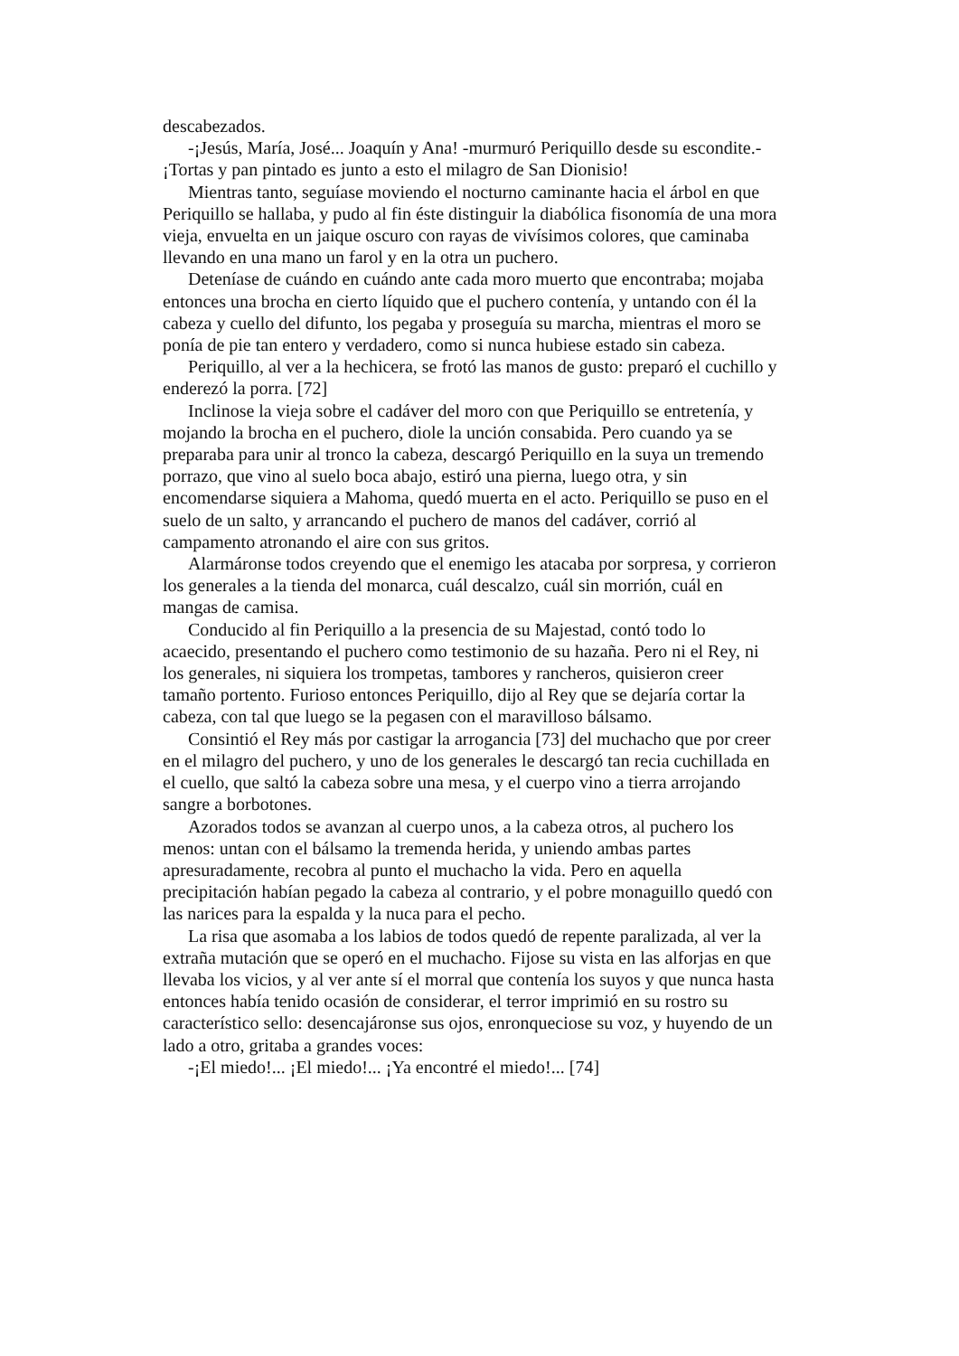descabezados.
-¡Jesús, María, José... Joaquín y Ana! -murmuró Periquillo desde su escondite.- ¡Tortas y pan pintado es junto a esto el milagro de San Dionisio!
Mientras tanto, seguíase moviendo el nocturno caminante hacia el árbol en que Periquillo se hallaba, y pudo al fin éste distinguir la diabólica fisonomía de una mora vieja, envuelta en un jaique oscuro con rayas de vivísimos colores, que caminaba llevando en una mano un farol y en la otra un puchero.
Deteníase de cuándo en cuándo ante cada moro muerto que encontraba; mojaba entonces una brocha en cierto líquido que el puchero contenía, y untando con él la cabeza y cuello del difunto, los pegaba y proseguía su marcha, mientras el moro se ponía de pie tan entero y verdadero, como si nunca hubiese estado sin cabeza.
Periquillo, al ver a la hechicera, se frotó las manos de gusto: preparó el cuchillo y enderezó la porra. [72]
Inclinose la vieja sobre el cadáver del moro con que Periquillo se entretenía, y mojando la brocha en el puchero, diole la unción consabida. Pero cuando ya se preparaba para unir al tronco la cabeza, descargó Periquillo en la suya un tremendo porrazo, que vino al suelo boca abajo, estiró una pierna, luego otra, y sin encomendarse siquiera a Mahoma, quedó muerta en el acto. Periquillo se puso en el suelo de un salto, y arrancando el puchero de manos del cadáver, corrió al campamento atronando el aire con sus gritos.
Alarmáronse todos creyendo que el enemigo les atacaba por sorpresa, y corrieron los generales a la tienda del monarca, cuál descalzo, cuál sin morrión, cuál en mangas de camisa.
Conducido al fin Periquillo a la presencia de su Majestad, contó todo lo acaecido, presentando el puchero como testimonio de su hazaña. Pero ni el Rey, ni los generales, ni siquiera los trompetas, tambores y rancheros, quisieron creer tamaño portento. Furioso entonces Periquillo, dijo al Rey que se dejaría cortar la cabeza, con tal que luego se la pegasen con el maravilloso bálsamo.
Consintió el Rey más por castigar la arrogancia [73] del muchacho que por creer en el milagro del puchero, y uno de los generales le descargó tan recia cuchillada en el cuello, que saltó la cabeza sobre una mesa, y el cuerpo vino a tierra arrojando sangre a borbotones.
Azorados todos se avanzan al cuerpo unos, a la cabeza otros, al puchero los menos: untan con el bálsamo la tremenda herida, y uniendo ambas partes apresuradamente, recobra al punto el muchacho la vida. Pero en aquella precipitación habían pegado la cabeza al contrario, y el pobre monaguillo quedó con las narices para la espalda y la nuca para el pecho.
La risa que asomaba a los labios de todos quedó de repente paralizada, al ver la extraña mutación que se operó en el muchacho. Fijose su vista en las alforjas en que llevaba los vicios, y al ver ante sí el morral que contenía los suyos y que nunca hasta entonces había tenido ocasión de considerar, el terror imprimió en su rostro su característico sello: desencajáronse sus ojos, enronqueciose su voz, y huyendo de un lado a otro, gritaba a grandes voces:
-¡El miedo!... ¡El miedo!... ¡Ya encontré el miedo!... [74]